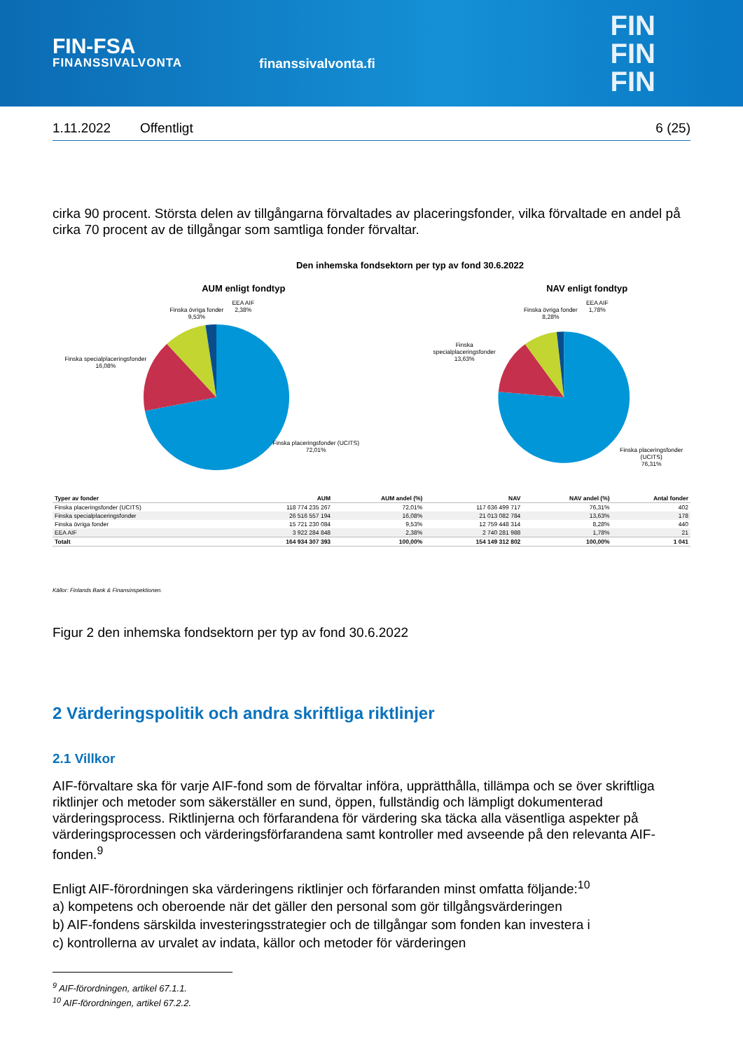FIN-FSA
FINANSSIVALVONTA
finanssivalvonta.fi
FIN
FIN
FIN
1.11.2022 Offentligt 6 (25)
cirka 90 procent. Största delen av tillgångarna förvaltades av placeringsfonder, vilka förvaltade en andel på cirka 70 procent av de tillgångar som samtliga fonder förvaltar.
Den inhemska fondsektorn per typ av fond 30.6.2022
AUM enligt fondtyp
Finska övriga fonder
9,53%
EEA AIF
2,38%
Finska specialplaceringsfonder
16,08%
Finska placeringsfonder (UCITS)
72,01%
NAV enligt fondtyp
Finska övriga fonder
8,28%
EEA AIF
1,78%
Finska specialplaceringsfonder
13,63%
Finska placeringsfonder (UCITS)
76,31%
| Typer av fonder | AUM | AUM andel (%) | NAV | NAV andel (%) | Antal fonder |
| --- | --- | --- | --- | --- | --- |
| Finska placeringsfonder (UCITS) | 118 774 235 267 | 72,01% | 117 636 499 717 | 76,31% | 402 |
| Finska specialplaceringsfonder | 26 516 557 194 | 16,08% | 21 013 082 784 | 13,63% | 178 |
| Finska övriga fonder | 15 721 230 084 | 9,53% | 12 759 448 314 | 8,28% | 440 |
| EEA AIF | 3 922 284 848 | 2,38% | 2 740 281 988 | 1,78% | 21 |
| Totalt | 164 934 307 393 | 100,00% | 154 149 312 802 | 100,00% | 1 041 |
Källor: Finlands Bank & Finansinspektionen.
Figur 2 den inhemska fondsektorn per typ av fond 30.6.2022
2 Värderingspolitik och andra skriftliga riktlinjer
2.1 Villkor
AIF-förvaltare ska för varje AIF-fond som de förvaltar införa, upprätthålla, tillämpa och se över skriftliga riktlinjer och metoder som säkerställer en sund, öppen, fullständig och lämpligt dokumenterad värderingsprocess. Riktlinjerna och förfarandena för värdering ska täcka alla väsentliga aspekter på värderingsprocessen och värderingsförfarandena samt kontroller med avseende på den relevanta AIF-fonden.<sup>9</sup>
Enligt AIF-förordningen ska värderingens riktlinjer och förfaranden minst omfatta följande:<sup>10</sup>
a) kompetens och oberoende när det gäller den personal som gör tillgångsvärderingen
b) AIF-fondens särskilda investeringsstrategier och de tillgångar som fonden kan investera i
c) kontrollerna av urvalet av indata, källor och metoder för värderingen
<sup>9</sup> AIF-förordningen, artikel 67.1.1.
<sup>10</sup> AIF-förordningen, artikel 67.2.2.